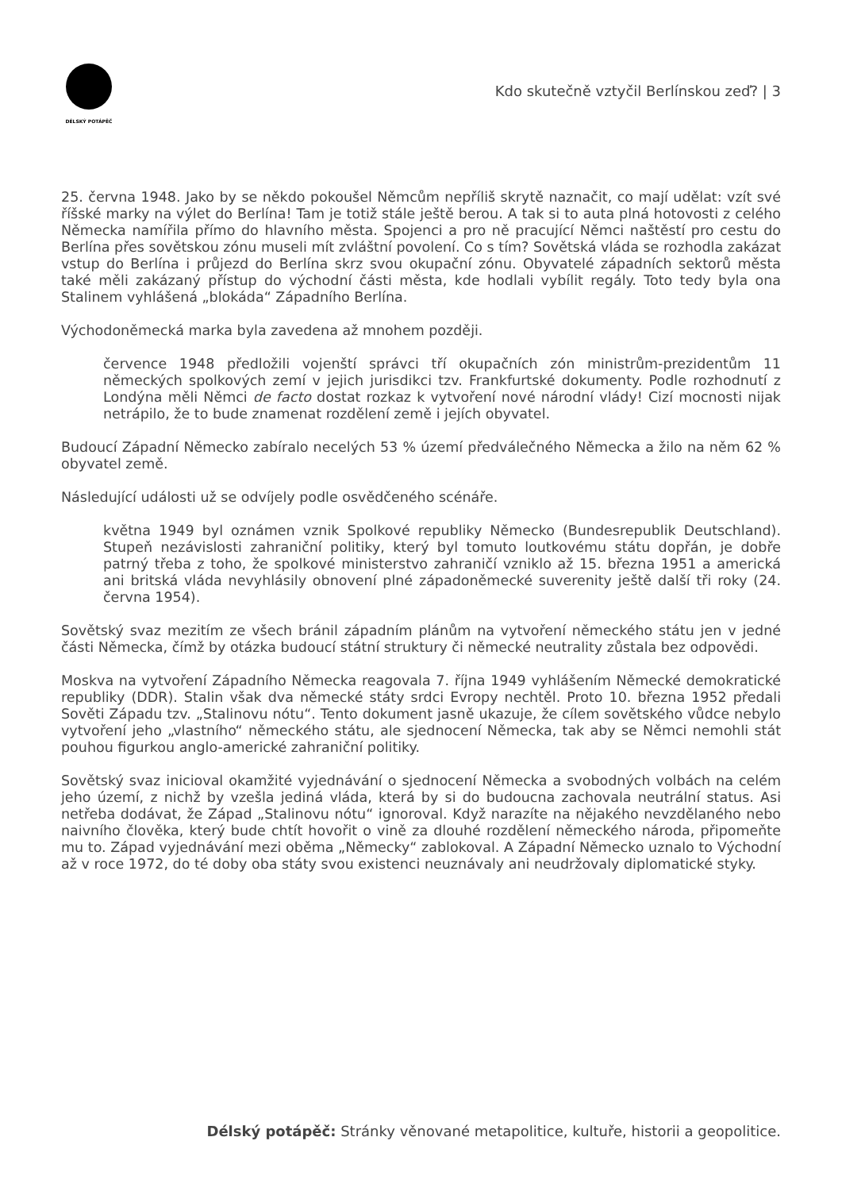DÉLSKÝ POTÁPĚČ
Kdo skutečně vztyčil Berlínskou zeď? | 3
25. června 1948. Jako by se někdo pokoušel Němcům nepříliš skrytě naznačit, co mají udělat: vzít své říšské marky na výlet do Berlína! Tam je totiž stále ještě berou. A tak si to auta plná hotovosti z celého Německa namířila přímo do hlavního města. Spojenci a pro ně pracující Němci naštěstí pro cestu do Berlína přes sovětskou zónu museli mít zvláštní povolení. Co s tím? Sovětská vláda se rozhodla zakázat vstup do Berlína i průjezd do Berlína skrz svou okupační zónu. Obyvatelé západních sektorů města také měli zakázaný přístup do východní části města, kde hodlali vybílit regály. Toto tedy byla ona Stalinem vyhlášená „blokáda“ Západního Berlína.
Východoněmecká marka byla zavedena až mnohem později.
července 1948 předložili vojenští správci tří okupačních zón ministrům-prezidentům 11 německých spolkových zemí v jejich jurisdikci tzv. Frankfurtské dokumenty. Podle rozhodnutí z Londýna měli Němci de facto dostat rozkaz k vytvoření nové národní vlády! Cizí mocnosti nijak netrápilo, že to bude znamenat rozdělení země i jejích obyvatel.
Budoucí Západní Německo zabíralo necelých 53 % území předválečného Německa a žilo na něm 62 % obyvatel země.
Následující události už se odvíjely podle osvědčeného scénáře.
května 1949 byl oznámen vznik Spolkové republiky Německo (Bundesrepublik Deutschland). Stupeň nezávislosti zahraniční politiky, který byl tomuto loutkovému státu dopřán, je dobře patrný třeba z toho, že spolkové ministerstvo zahraničí vzniklo až 15. března 1951 a americká ani britská vláda nevyhlásily obnovení plné západoněmecké suverenity ještě další tři roky (24. června 1954).
Sovětský svaz mezitím ze všech bránil západním plánům na vytvoření německého státu jen v jedné části Německa, čímž by otázka budoucí státní struktury či německé neutrality zůstala bez odpovědi.
Moskva na vytvoření Západního Německa reagovala 7. října 1949 vyhlášením Německé demokratické republiky (DDR). Stalin však dva německé státy srdci Evropy nechtěl. Proto 10. března 1952 předali Sověti Západu tzv. „Stalinovu nótu“. Tento dokument jasně ukazuje, že cílem sovětského vůdce nebylo vytvoření jeho „vlastního“ německého státu, ale sjednocení Německa, tak aby se Němci nemohli stát pouhou figurkou anglo-americké zahraniční politiky.
Sovětský svaz inicioval okamžité vyjednávání o sjednocení Německa a svobodných volbách na celém jeho území, z nichž by vzešla jediná vláda, která by si do budoucna zachovala neutrální status. Asi netřeba dodávat, že Západ „Stalinovu nótu“ ignoroval. Když narazíte na nějakého nevzdělaného nebo naivního člověka, který bude chtít hovořit o vině za dlouhé rozdělení německého národa, připomeňte mu to. Západ vyjednávání mezi oběma „Německy“ zablokoval. A Západní Německo uznalo to Východní až v roce 1972, do té doby oba státy svou existenci neuznávaly ani neudržovaly diplomatické styky.
Délský potápěč: Stránky věnované metapolitice, kultuře, historii a geopolitice.